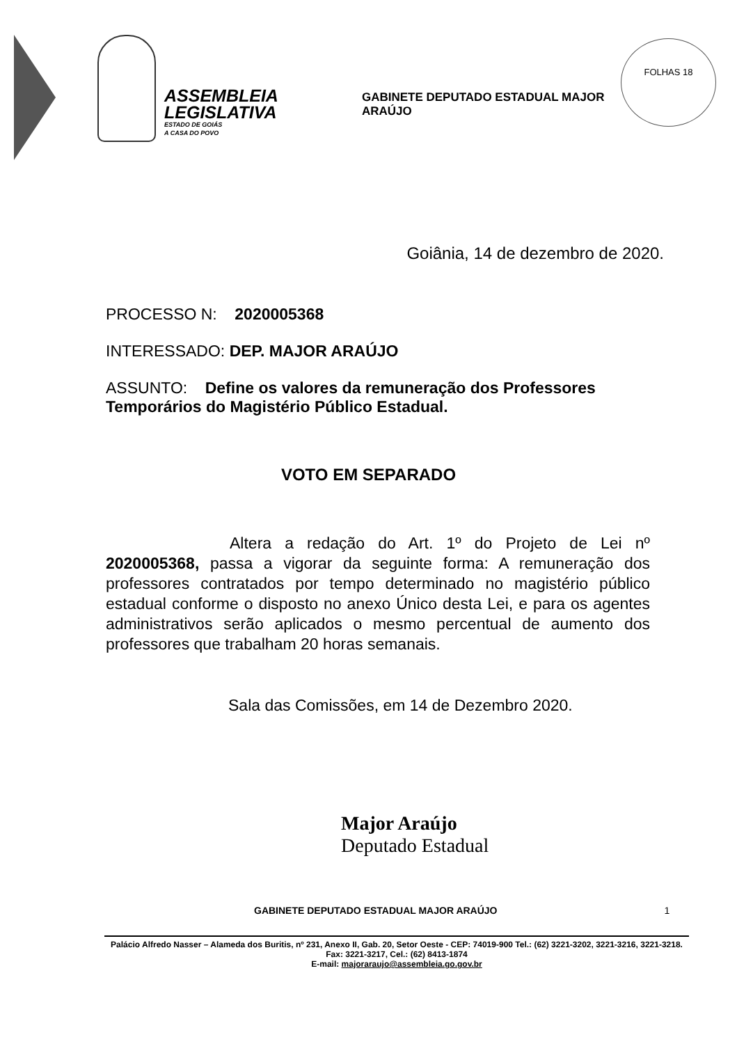ASSEMBLEIA
LEGISLATIVA
ESTADO DE GOIÁS
A CASA DO POVO
GABINETE DEPUTADO ESTADUAL MAJOR ARAÚJO
FOLHAS 18
Goiânia, 14 de dezembro de 2020.
PROCESSO N: 2020005368
INTERESSADO: DEP. MAJOR ARAÚJO
ASSUNTO: Define os valores da remuneração dos Professores Temporários do Magistério Público Estadual.
VOTO EM SEPARADO
Altera a redação do Art. 1º do Projeto de Lei nº 2020005368, passa a vigorar da seguinte forma: A remuneração dos professores contratados por tempo determinado no magistério público estadual conforme o disposto no anexo Único desta Lei, e para os agentes administrativos serão aplicados o mesmo percentual de aumento dos professores que trabalham 20 horas semanais.
Sala das Comissões, em 14 de Dezembro 2020.
Major Araújo
Deputado Estadual
GABINETE DEPUTADO ESTADUAL MAJOR ARAÚJO 1
Palácio Alfredo Nasser – Alameda dos Buritis, nº 231, Anexo II, Gab. 20, Setor Oeste - CEP: 74019-900 Tel.: (62) 3221-3202, 3221-3216, 3221-3218. Fax: 3221-3217, Cel.: (62) 8413-1874
E-mail: majoraraujo@assembleia.go.gov.br